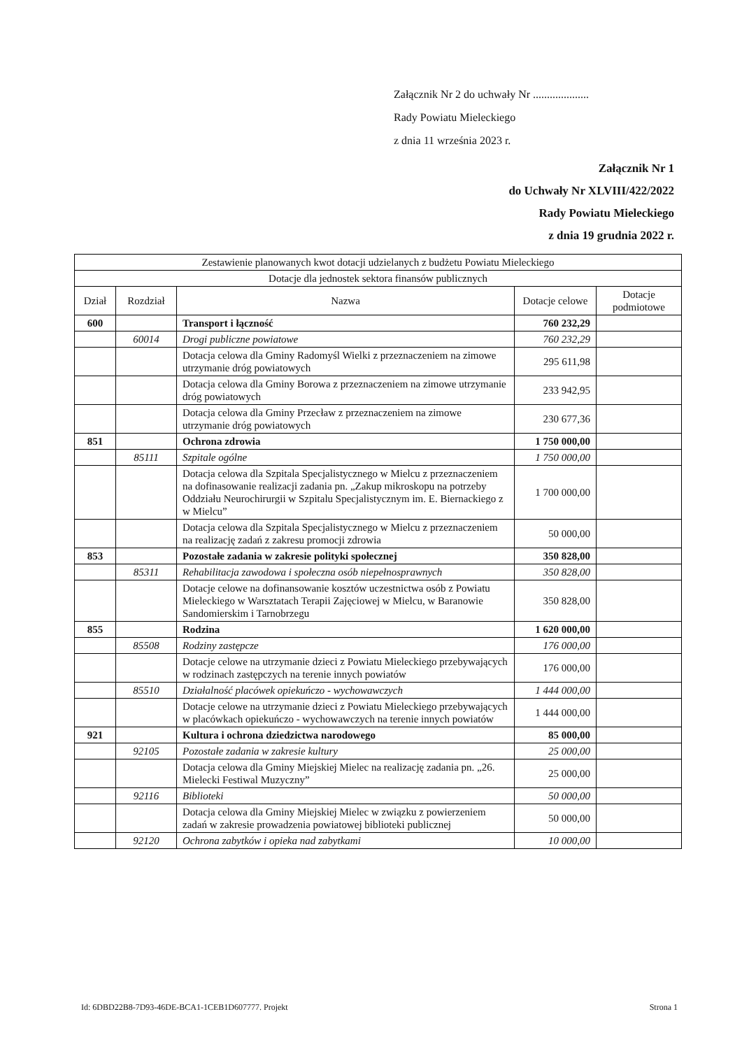Załącznik Nr 2 do uchwały Nr ....................
Rady Powiatu Mieleckiego
z dnia 11 września 2023 r.
Załącznik Nr 1
do Uchwały Nr XLVIII/422/2022
Rady Powiatu Mieleckiego
z dnia 19 grudnia 2022 r.
| Zestawienie planowanych kwot dotacji udzielanych z budżetu Powiatu Mieleckiego | | | | |
| --- | --- | --- | --- | --- |
| Dotacje dla jednostek sektora finansów publicznych | | | | |
| Dział | Rozdział | Nazwa | Dotacje celowe | Dotacje podmiotowe |
| 600 | | Transport i łączność | 760 232,29 | |
| | 60014 | Drogi publiczne powiatowe | 760 232,29 | |
| | | Dotacja celowa dla Gminy Radomyśl Wielki z przeznaczeniem na zimowe utrzymanie dróg powiatowych | 295 611,98 | |
| | | Dotacja celowa dla Gminy Borowa z przeznaczeniem na zimowe utrzymanie dróg powiatowych | 233 942,95 | |
| | | Dotacja celowa dla Gminy Przecław z przeznaczeniem na zimowe utrzymanie dróg powiatowych | 230 677,36 | |
| 851 | | Ochrona zdrowia | 1 750 000,00 | |
| | 85111 | Szpitale ogólne | 1 750 000,00 | |
| | | Dotacja celowa dla Szpitala Specjalistycznego w Mielcu z przeznaczeniem na dofinasowanie realizacji zadania pn. „Zakup mikroskopu na potrzeby Oddziału Neurochirurgii w Szpitalu Specjalistycznym im. E. Biernackiego z w Mielcu” | 1 700 000,00 | |
| | | Dotacja celowa dla Szpitala Specjalistycznego w Mielcu z przeznaczeniem na realizację zadań z zakresu promocji zdrowia | 50 000,00 | |
| 853 | | Pozostałe zadania w zakresie polityki społecznej | 350 828,00 | |
| | 85311 | Rehabilitacja zawodowa i społeczna osób niepełnosprawnych | 350 828,00 | |
| | | Dotacje celowe na dofinansowanie kosztów uczestnictwa osób z Powiatu Mieleckiego w Warsztatach Terapii Zajęciowej w Mielcu, w Baranowie Sandomierskim i Tarnobrzegu | 350 828,00 | |
| 855 | | Rodzina | 1 620 000,00 | |
| | 85508 | Rodziny zastępcze | 176 000,00 | |
| | | Dotacje celowe na utrzymanie dzieci z Powiatu Mieleckiego przebywających w rodzinach zastępczych na terenie innych powiatów | 176 000,00 | |
| | 85510 | Działalność placówek opiekuńczo - wychowawczych | 1 444 000,00 | |
| | | Dotacje celowe na utrzymanie dzieci z Powiatu Mieleckiego przebywających w placówkach opiekuńczo - wychowawczych na terenie innych powiatów | 1 444 000,00 | |
| 921 | | Kultura i ochrona dziedzictwa narodowego | 85 000,00 | |
| | 92105 | Pozostałe zadania w zakresie kultury | 25 000,00 | |
| | | Dotacja celowa dla Gminy Miejskiej Mielec na realizację zadania pn. „26. Mielecki Festiwal Muzyczny” | 25 000,00 | |
| | 92116 | Biblioteki | 50 000,00 | |
| | | Dotacja celowa dla Gminy Miejskiej Mielec w związku z powierzeniem zadań w zakresie prowadzenia powiatowej biblioteki publicznej | 50 000,00 | |
| | 92120 | Ochrona zabytków i opieka nad zabytkami | 10 000,00 | |
Id: 6DBD22B8-7D93-46DE-BCA1-1CEB1D607777. Projekt Strona 1